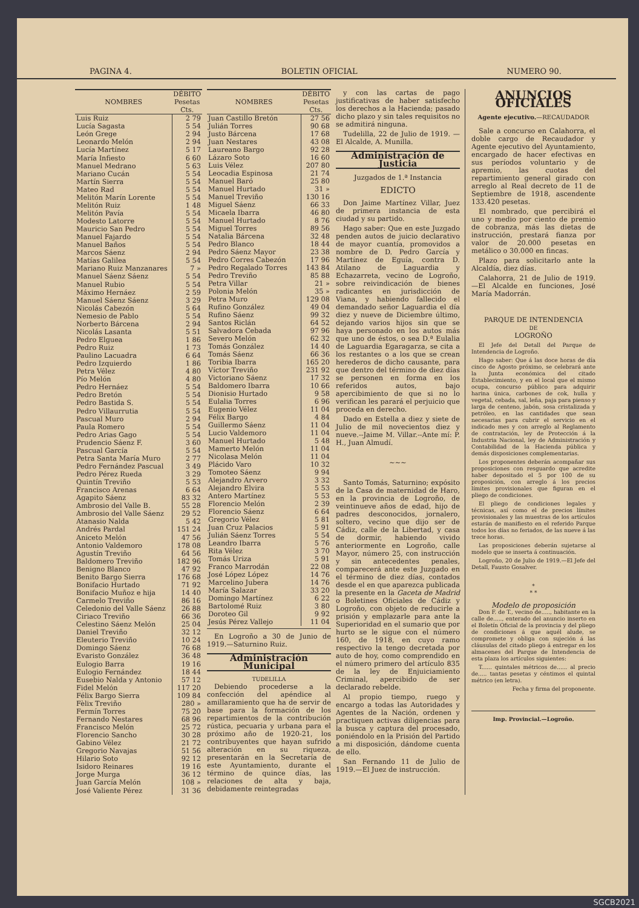PAGINA 4. BOLETIN OFICIAL NUMERO 90.
| NOMBRES | DÉBITO Pesetas Cts. |
| --- | --- |
| Luis Ruiz | 2 79 |
| Lucía Sagasta | 5 54 |
| León Grege | 2 94 |
| Leonardo Melón | 2 94 |
| Lucía Martínez | 5 17 |
| María Infiesto | 6 60 |
| Manuel Medrano | 5 63 |
| Mariano Cucán | 5 54 |
| Martín Sierra | 5 54 |
| Mateo Rad | 5 54 |
| Melitón Marín Lorente | 5 54 |
| Melitón Ruiz | 1 48 |
| Melitón Pavía | 5 54 |
| Modesto Latorre | 5 54 |
| Mauricio San Pedro | 5 54 |
| Manuel Fajardo | 5 54 |
| Manuel Baños | 5 54 |
| Marcos Sáenz | 2 94 |
| Matías Galilea | 5 54 |
| Mariano Ruiz Manzanares | 7 » |
| Manuel Sáenz Sáenz | 5 54 |
| Manuel Rubio | 5 54 |
| Máximo Hernáez | 2 59 |
| Manuel Sáenz Sáenz | 3 29 |
| Nicolás Cabezón | 5 64 |
| Nemesio de Pablo | 5 54 |
| Norberto Bárcena | 2 94 |
| Nicolás Lasanta | 5 51 |
| Pedro Elguea | 1 86 |
| Pedro Ruiz | 1 73 |
| Paulino Lacuadra | 6 64 |
| Pedro Izquierdo | 1 86 |
| Petra Vélez | 4 80 |
| Pío Melón | 4 80 |
| Pedro Hernáez | 5 54 |
| Pedro Bretón | 5 54 |
| Pedro Bastida S. | 5 54 |
| Pedro Villaurrutia | 5 54 |
| Pascual Muro | 2 94 |
| Paula Romero | 5 54 |
| Pedro Arias Gago | 5 54 |
| Prudencio Sáenz F. | 3 60 |
| Pascual García | 5 54 |
| Petra Santa María Muro | 2 77 |
| Pedro Fernández Pascual | 3 49 |
| Pedro Pérez Rueda | 3 29 |
| Quintín Treviño | 5 53 |
| Francisco Arenas | 6 64 |
| Agapito Sáenz | 83 32 |
| Ambrosio del Valle B. | 55 28 |
| Ambrosio del Valle Sáenz | 29 52 |
| Atanasio Nalda | 5 42 |
| Andrés Pardal | 151 24 |
| Aniceto Melón | 47 56 |
| Antonio Valdemoro | 178 08 |
| Agustín Treviño | 64 56 |
| Baldomero Treviño | 182 96 |
| Benigno Blanco | 47 92 |
| Benito Bargo Sierra | 176 68 |
| Bonifacio Hurtado | 71 92 |
| Bonifacio Muñoz e hija | 14 40 |
| Carmelo Treviño | 86 16 |
| Celedonio del Valle Sáenz | 26 88 |
| Ciriaco Treviño | 66 36 |
| Celestino Sáenz Melón | 25 04 |
| Daniel Treviño | 32 12 |
| Eleuterio Treviño | 10 24 |
| Domingo Sáenz | 76 68 |
| Evaristo González | 36 48 |
| Eulogio Barra | 19 16 |
| Eulogio Fernández | 18 44 |
| Eusebio Nalda y Antonio | 57 12 |
| Fidel Melón | 117 20 |
| Félix Bargo Sierra | 109 84 |
| Fèlix Treviño | 280 » |
| Fermín Torres | 75 20 |
| Fernando Nestares | 68 96 |
| Francisco Melón | 25 72 |
| Florencio Sancho | 30 28 |
| Gabino Vélez | 21 72 |
| Gregorio Navajas | 51 56 |
| Hilario Soto | 92 12 |
| Isidoro Reinares | 19 16 |
| Jorge Murga | 36 12 |
| Juan García Melón | 108 » |
| José Valiente Pérez | 31 36 |
| NOMBRES | DÉBITO Pesetas Cts. |
| --- | --- |
| Juan Castillo Bretón | 27 56 |
| Julián Torres | 90 68 |
| Justo Bárcena | 17 68 |
| Juan Nestares | 43 08 |
| Laureano Bargo | 92 28 |
| Lázaro Soto | 16 60 |
| Luis Vélez | 207 80 |
| Leocadia Espinosa | 21 74 |
| Manuel Baró | 25 80 |
| Manuel Hurtado | 31 » |
| Manuel Treviño | 130 16 |
| Miguel Sáenz | 66 33 |
| Micaela Ibarra | 46 80 |
| Manuel Hurtado | 8 76 |
| Miguel Torres | 89 56 |
| Natalia Bárcena | 32 48 |
| Pedro Blanco | 18 44 |
| Pedro Sáenz Mayor | 23 38 |
| Pedro Corres Cabezón | 17 96 |
| Pedro Regalado Torres | 143 84 |
| Pedro Treviño | 85 88 |
| Petra Villar | 21 » |
| Polonia Melón | 35 » |
| Petra Muro | 129 08 |
| Rufino González | 49 04 |
| Rufino Sáenz | 99 32 |
| Santos Riclán | 64 52 |
| Salvadora Cebada | 97 96 |
| Severo Melón | 62 32 |
| Tomás González | 14 40 |
| Tomás Sáenz | 66 36 |
| Toribia Ibarra | 165 20 |
| Víctor Treviño | 231 92 |
| Victoriano Sáenz | 17 32 |
| Baldomero Ibarra | 10 66 |
| Dionisio Hurtado | 9 58 |
| Eulalia Torres | 6 96 |
| Eugenio Vélez | 11 04 |
| Félix Bargo | 4 84 |
| Guillermo Sáenz | 11 04 |
| Lucio Valdemoro | 11 04 |
| Manuel Hurtado | 5 48 |
| Mamerto Melón | 11 04 |
| Nicolasa Melón | 11 04 |
| Plácido Varo | 10 32 |
| Tomoteo Sáenz | 9 94 |
| Alejandro Arvero | 3 32 |
| Alejandro Elvira | 5 53 |
| Antero Martínez | 5 53 |
| Florencio Melón | 2 39 |
| Florencio Sáenz | 6 64 |
| Gregorio Vélez | 5 81 |
| Juan Cruz Palacios | 5 91 |
| Julián Sáenz Torres | 5 54 |
| Leandro Ibarra | 5 76 |
| Rita Vélez | 3 70 |
| Tomás Uriza | 5 91 |
| Franco Marrodán | 22 08 |
| José López López | 14 76 |
| Marcelino Jubera | 14 76 |
| María Salazar | 33 20 |
| Domingo Martínez | 6 22 |
| Bartolomé Ruiz | 3 80 |
| Doroteo Gil | 9 92 |
| Jesús Pérez Vallejo | 11 04 |
En Logroño a 30 de Junio de 1919.—Saturnino Ruiz.
Administración Municipal
TUDELILLA
Debiendo procederse a la confección del apéndice al amillaramiento que ha de servir de base para la formación de los repartimientos de la contribución rústica, pecuaria y urbana para el próximo año de 1920-21, los contribuyentes que hayan sufrido alteración en su riqueza, presentarán en la Secretaría de este Ayuntamiento, durante el término de quince días, las relaciones de alta y baja, debidamente reintegradas
y con las cartas de pago justificativas de haber satisfecho los derechos a la Hacienda; pasado dicho plazo y sin tales requisitos no se admitirá ninguna.
Tudelilla, 22 de Julio de 1919. —El Alcalde, A. Munilla.
Administración de Justicia
Juzgados de 1.ª Instancia
EDICTO
Don Jaime Martínez Villar, Juez de primera instancia de esta ciudad y su partido.
Hago saber: Que en este Juzgado penden autos de juicio declarativo de mayor cuantía, promovidos a nombre de D. Pedro García y Martínez de Eguía, contra D. Atilano de Laguardia y Echazarreta, vecino de Logroño, sobre reivindicación de bienes radicantes en jurisdicción de Viana, y habiendo fallecido el demandado señor Laguardia el día diez y nueve de Diciembre último, dejando varios hijos sin que se haya personado en los autos más que uno de éstos, o sea D.ª Eulalia de Laguardia Egaragarza, se cita a los restantes o a los que se crean herederos de dicho causante, para que dentro del término de diez días se personen en forma en los referidos autos, bajo apercibimiento de que si no lo verifican les parará el perjuicio que proceda en derecho.
Dado en Estella a diez y siete de Julio de mil novecientos diez y nueve.--Jaime M. Villar.--Ante mí: P. H., Juan Almudí.
~~~
Santo Tomás, Saturnino; expósito de la Casa de maternidad de Haro, en la provincia de Logroño, de veintinueve años de edad, hijo de padres desconocidos, jornalero, soltero, vecino que dijo ser de Cádiz, calle de la Libertad, y casa de dormir, habiendo vivido anteriormente en Logroño, calle Mayor, número 25, con instrucción y sin antecedentes penales, comparecerá ante este Juzgado en el término de diez días, contados desde el en que aparezca publicada la presente en la Gaceta de Madrid o Boletines Oficiales de Cádiz y Logroño, con objeto de reducirle a prisión y emplazarle para ante la Superioridad en el sumario que por hurto se le sigue con el número 160, de 1918, en cuyo ramo respectivo la tengo decretada por auto de hoy, como comprendido en el número primero del artículo 835 de la ley de Enjuiciamiento Criminal, apercibido de ser declarado rebelde.
Al propio tiempo, ruego y encargo a todas las Autoridades y Agentes de la Nación, ordenen y practiquen activas diligencias para la busca y captura del procesado, poniéndolo en la Prisión del Partido a mi disposición, dándome cuenta de ello.
San Fernando 11 de Julio de 1919.—El Juez de instrucción.
ANUNCIOS OFICIALES
Agente ejecutivo.—RECAUDADOR
Sale a concurso en Calahorra, el doble cargo de Recaudador y Agente ejecutivo del Ayuntamiento, encargado de hacer efectivas en sus períodos voluntario y de apremio, las cuotas del repartimiento general girado con arreglo al Real decreto de 11 de Septiembre de 1918, ascendente 133.420 pesetas.
El nombrado, que percibirá el uno y medio por ciento de premio de cobranza, más las dietas de instrucción, prestará fianza por valor de 20.000 pesetas en metálico o 30.000 en fincas.
Plazo para solicitarlo ante la Alcaldía, diez días.
Calahorra, 21 de Julio de 1919. —El Alcalde en funciones, José María Madorrán.
PARQUE DE INTENDENCIA
DE
LOGROÑO
El Jefe del Detall del Parque de Intendencia de Logroño.
Hago saber: Que á las doce horas de día cinco de Agosto próximo, se celebrará ante la Junta económica del citado Establecimiento, y en el local que el mismo ocupa, concurso público para adquirir harina única, carbones de cok, hulla y vegetal, cebada, sal, leña, paja para pienso y larga de centeno, jabón, sosa cristalizada y petróleo, en las cantidades que sean necesarias para cubrir el servicio en el indicado mes y con arreglo al Reglamento de contratación, ley de Protección á la Industria Nacional, ley de Administración y Contabilidad de la Hacienda pública y demás disposiciones complementarias.
Los proponentes deberán acompañar sus proposiciones con resguardo que acredite haber depositado el 5 por 100 de su proposición, con arreglo á los precios límites provisionales que figuran en el pliego de condiciones.
El pliego de condiciones legales y técnicas, así como el de precios límites provisionales y las muestras de los artículos estarán de manifiesto en el referido Parque todos los días no feriados, de las nueve á las trece horas.
Las proposiciones deberán sujetarse al modelo que se inserta á continuación.
Logroño, 20 de Julio de 1919.—El Jefe del Detall, Fausto Gosalver.
*
* *
Modelo de proposición
Don F. de T., vecino de....., habitante en la calle de....., enterado del anuncio inserto en el Boletín Oficial de la provincia y del pliego de condiciones á que aquél alude, se compromete y obliga con sujeción á las cláusulas del citado pliego á entregar en los almacenes del Parque de Intendencia de esta plaza los artículos siguientes:
T...... quintales métricos de...... al precio de..... tantas pesetas y céntimos el quintal métrico (en letra).
Fecha y firma del proponente.
Imp. Provincial.—Logroño.
SGCB2021